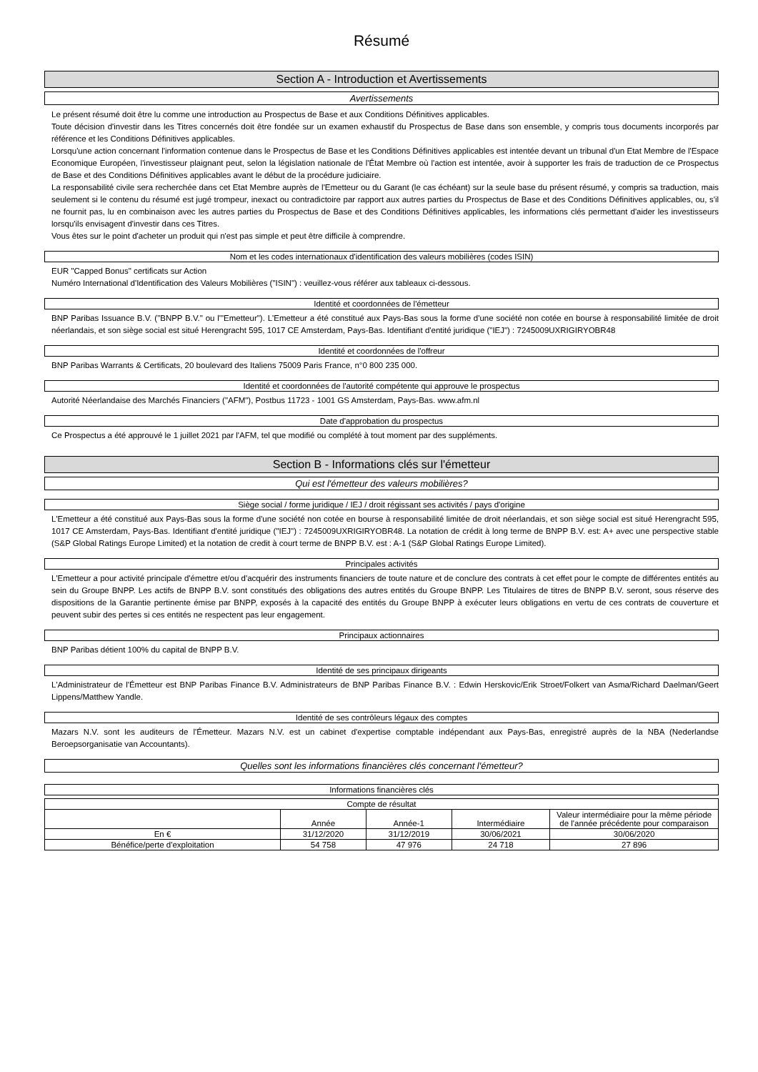Résumé
Section A - Introduction et Avertissements
Avertissements
Le présent résumé doit être lu comme une introduction au Prospectus de Base et aux Conditions Définitives applicables.
Toute décision d'investir dans les Titres concernés doit être fondée sur un examen exhaustif du Prospectus de Base dans son ensemble, y compris tous documents incorporés par référence et les Conditions Définitives applicables.
Lorsqu'une action concernant l'information contenue dans le Prospectus de Base et les Conditions Définitives applicables est intentée devant un tribunal d'un Etat Membre de l'Espace Economique Européen, l'investisseur plaignant peut, selon la législation nationale de l'État Membre où l'action est intentée, avoir à supporter les frais de traduction de ce Prospectus de Base et des Conditions Définitives applicables avant le début de la procédure judiciaire.
La responsabilité civile sera recherchée dans cet Etat Membre auprès de l'Emetteur ou du Garant (le cas échéant) sur la seule base du présent résumé, y compris sa traduction, mais seulement si le contenu du résumé est jugé trompeur, inexact ou contradictoire par rapport aux autres parties du Prospectus de Base et des Conditions Définitives applicables, ou, s'il ne fournit pas, lu en combinaison avec les autres parties du Prospectus de Base et des Conditions Définitives applicables, les informations clés permettant d'aider les investisseurs lorsqu'ils envisagent d'investir dans ces Titres.
Vous êtes sur le point d'acheter un produit qui n'est pas simple et peut être difficile à comprendre.
Nom et les codes internationaux d'identification des valeurs mobilières (codes ISIN)
EUR "Capped Bonus" certificats sur Action
Numéro International d'Identification des Valeurs Mobilières ("ISIN") : veuillez-vous référer aux tableaux ci-dessous.
Identité et coordonnées de l'émetteur
BNP Paribas Issuance B.V. ("BNPP B.V." ou l'"Emetteur"). L'Emetteur a été constitué aux Pays-Bas sous la forme d'une société non cotée en bourse à responsabilité limitée de droit néerlandais, et son siège social est situé Herengracht 595, 1017 CE Amsterdam, Pays-Bas. Identifiant d'entité juridique ("IEJ") : 7245009UXRIGIRYOBR48
Identité et coordonnées de l'offreur
BNP Paribas Warrants & Certificats, 20 boulevard des Italiens 75009 Paris France, n°0 800 235 000.
Identité et coordonnées de l'autorité compétente qui approuve le prospectus
Autorité Néerlandaise des Marchés Financiers ("AFM"), Postbus 11723 - 1001 GS Amsterdam, Pays-Bas. www.afm.nl
Date d'approbation du prospectus
Ce Prospectus a été approuvé le 1 juillet 2021 par l'AFM, tel que modifié ou complété à tout moment par des suppléments.
Section B - Informations clés sur l'émetteur
Qui est l'émetteur des valeurs mobilières?
Siège social / forme juridique / IEJ / droit régissant ses activités / pays d'origine
L'Emetteur a été constitué aux Pays-Bas sous la forme d'une société non cotée en bourse à responsabilité limitée de droit néerlandais, et son siège social est situé Herengracht 595, 1017 CE Amsterdam, Pays-Bas. Identifiant d'entité juridique ("IEJ") : 7245009UXRIGIRYOBR48. La notation de crédit à long terme de BNPP B.V. est: A+ avec une perspective stable (S&P Global Ratings Europe Limited) et la notation de credit à court terme de BNPP B.V. est : A-1 (S&P Global Ratings Europe Limited).
Principales activités
L'Emetteur a pour activité principale d'émettre et/ou d'acquérir des instruments financiers de toute nature et de conclure des contrats à cet effet pour le compte de différentes entités au sein du Groupe BNPP. Les actifs de BNPP B.V. sont constitués des obligations des autres entités du Groupe BNPP. Les Titulaires de titres de BNPP B.V. seront, sous réserve des dispositions de la Garantie pertinente émise par BNPP, exposés à la capacité des entités du Groupe BNPP à exécuter leurs obligations en vertu de ces contrats de couverture et peuvent subir des pertes si ces entités ne respectent pas leur engagement.
Principaux actionnaires
BNP Paribas détient 100% du capital de BNPP B.V.
Identité de ses principaux dirigeants
L'Administrateur de l'Émetteur est BNP Paribas Finance B.V. Administrateurs de BNP Paribas Finance B.V. : Edwin Herskovic/Erik Stroet/Folkert van Asma/Richard Daelman/Geert Lippens/Matthew Yandle.
Identité de ses contrôleurs légaux des comptes
Mazars N.V. sont les auditeurs de l'Émetteur. Mazars N.V. est un cabinet d'expertise comptable indépendant aux Pays-Bas, enregistré auprès de la NBA (Nederlandse Beroepsorganisatie van Accountants).
Quelles sont les informations financières clés concernant l'émetteur?
Informations financières clés
| Compte de résultat | | | | |
| --- | --- | --- | --- | --- |
| | Année | Année-1 | Intermédiaire | Valeur intermédiaire pour la même période de l'année précédente pour comparaison |
| En € | 31/12/2020 | 31/12/2019 | 30/06/2021 | 30/06/2020 |
| Bénéfice/perte d'exploitation | 54 758 | 47 976 | 24 718 | 27 896 |